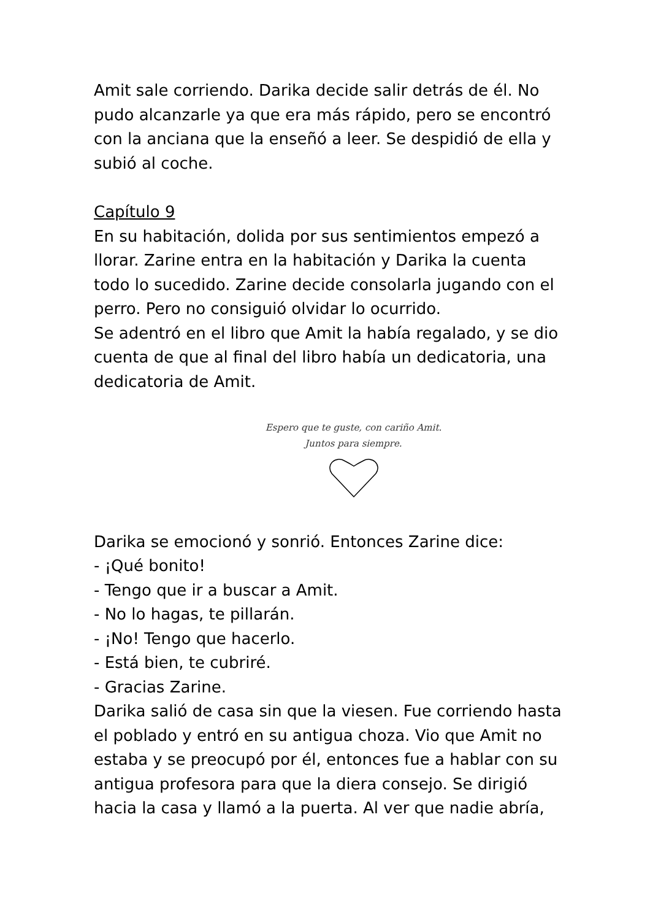Amit sale corriendo. Darika decide salir detrás de él. No pudo alcanzarle ya que era más rápido, pero se encontró con la anciana que la enseñó a leer. Se despidió de ella y subió al coche.
Capítulo 9
En su habitación, dolida por sus sentimientos empezó a llorar. Zarine entra en la habitación y Darika la cuenta todo lo sucedido. Zarine decide consolarla jugando con el perro. Pero no consiguió olvidar lo ocurrido.
Se adentró en el libro que Amit la había regalado, y se dio cuenta de que al final del libro había un dedicatoria, una dedicatoria de Amit.
Espero que te guste, con cariño Amit.
Juntos para siempre.
Darika se emocionó y sonrió. Entonces Zarine dice:
- ¡Qué bonito!
- Tengo que ir a buscar a Amit.
- No lo hagas, te pillarán.
- ¡No! Tengo que hacerlo.
- Está bien, te cubriré.
- Gracias Zarine.
Darika salió de casa sin que la viesen. Fue corriendo hasta el poblado y entró en su antigua choza. Vio que Amit no estaba y se preocupó por él, entonces fue a hablar con su antigua profesora para que la diera consejo. Se dirigió hacia la casa y llamó a la puerta. Al ver que nadie abría,